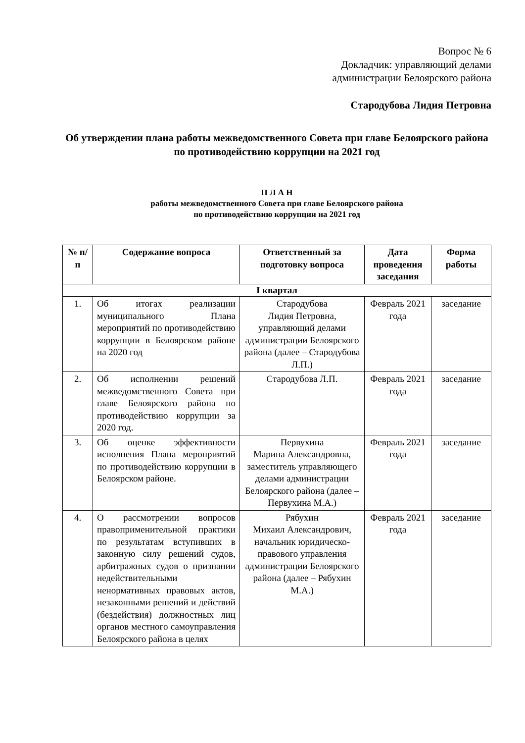Вопрос № 6
Докладчик: управляющий делами
администрации Белоярского района
Стародубова Лидия Петровна
Об утверждении плана работы межведомственного Совета при главе Белоярского района по противодействию коррупции на 2021 год
П Л А Н
работы межведомственного Совета при главе Белоярского района
по противодействию коррупции на 2021 год
| № п/п | Содержание вопроса | Ответственный за подготовку вопроса | Дата проведения заседания | Форма работы |
| --- | --- | --- | --- | --- |
| I квартал | | | | |
| 1. | Об итогах реализации муниципального Плана мероприятий по противодействию коррупции в Белоярском районе на 2020 год | Стародубова Лидия Петровна, управляющий делами администрации Белоярского района (далее – Стародубова Л.П.) | Февраль 2021 года | заседание |
| 2. | Об исполнении решений межведомственного Совета при главе Белоярского района по противодействию коррупции за 2020 год. | Стародубова Л.П. | Февраль 2021 года | заседание |
| 3. | Об оценке эффективности исполнения Плана мероприятий по противодействию коррупции в Белоярском районе. | Первухина Марина Александровна, заместитель управляющего делами администрации Белоярского района (далее – Первухина М.А.) | Февраль 2021 года | заседание |
| 4. | О рассмотрении вопросов правоприменительной практики по результатам вступивших в законную силу решений судов, арбитражных судов о признании недействительными ненормативных правовых актов, незаконными решений и действий (бездействия) должностных лиц органов местного самоуправления Белоярского района в целях | Рябухин Михаил Александрович, начальник юридическо-правового управления администрации Белоярского района (далее – Рябухин М.А.) | Февраль 2021 года | заседание |